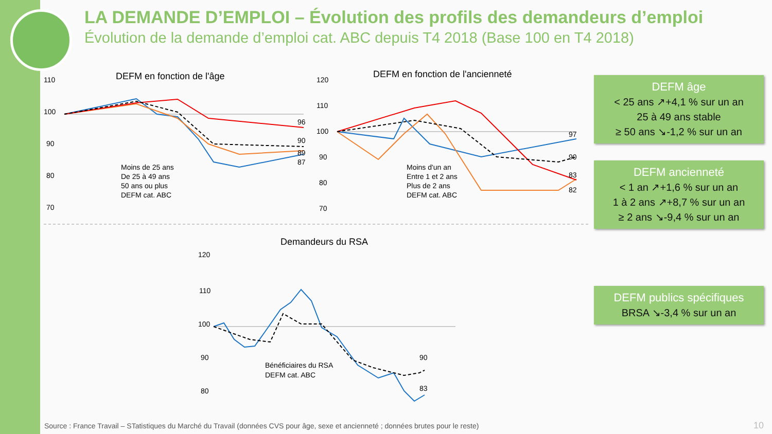LA DEMANDE D’EMPLOI – Évolution des profils des demandeurs d’emploi
Évolution de la demande d’emploi cat. ABC depuis T4 2018 (Base 100 en T4 2018)
DEFM en fonction de l'âge
110
100
90
80
70
96
90
89
87
Moins de 25 ans
De 25 à 49 ans
50 ans ou plus
DEFM cat. ABC
DEFM en fonction de l'ancienneté
120
110
100
90
80
70
97
90
83
82
Moins d'un an
Entre 1 et 2 ans
Plus de 2 ans
DEFM cat. ABC
Demandeurs du RSA
120
110
100
90
80
90
83
Bénéficiaires du RSA
DEFM cat. ABC
DEFM âge
< 25 ans ↗+4,1 % sur un an
25 à 49 ans stable
≥ 50 ans ↘-1,2 % sur un an
DEFM ancienneté
< 1 an ↗+1,6 % sur un an
1 à 2 ans ↗+8,7 % sur un an
≥ 2 ans ↘-9,4 % sur un an
DEFM publics spécifiques
BRSA ↘-3,4 % sur un an
Source : France Travail – STatistiques du Marché du Travail (données CVS pour âge, sexe et ancienneté ; données brutes pour le reste)
10